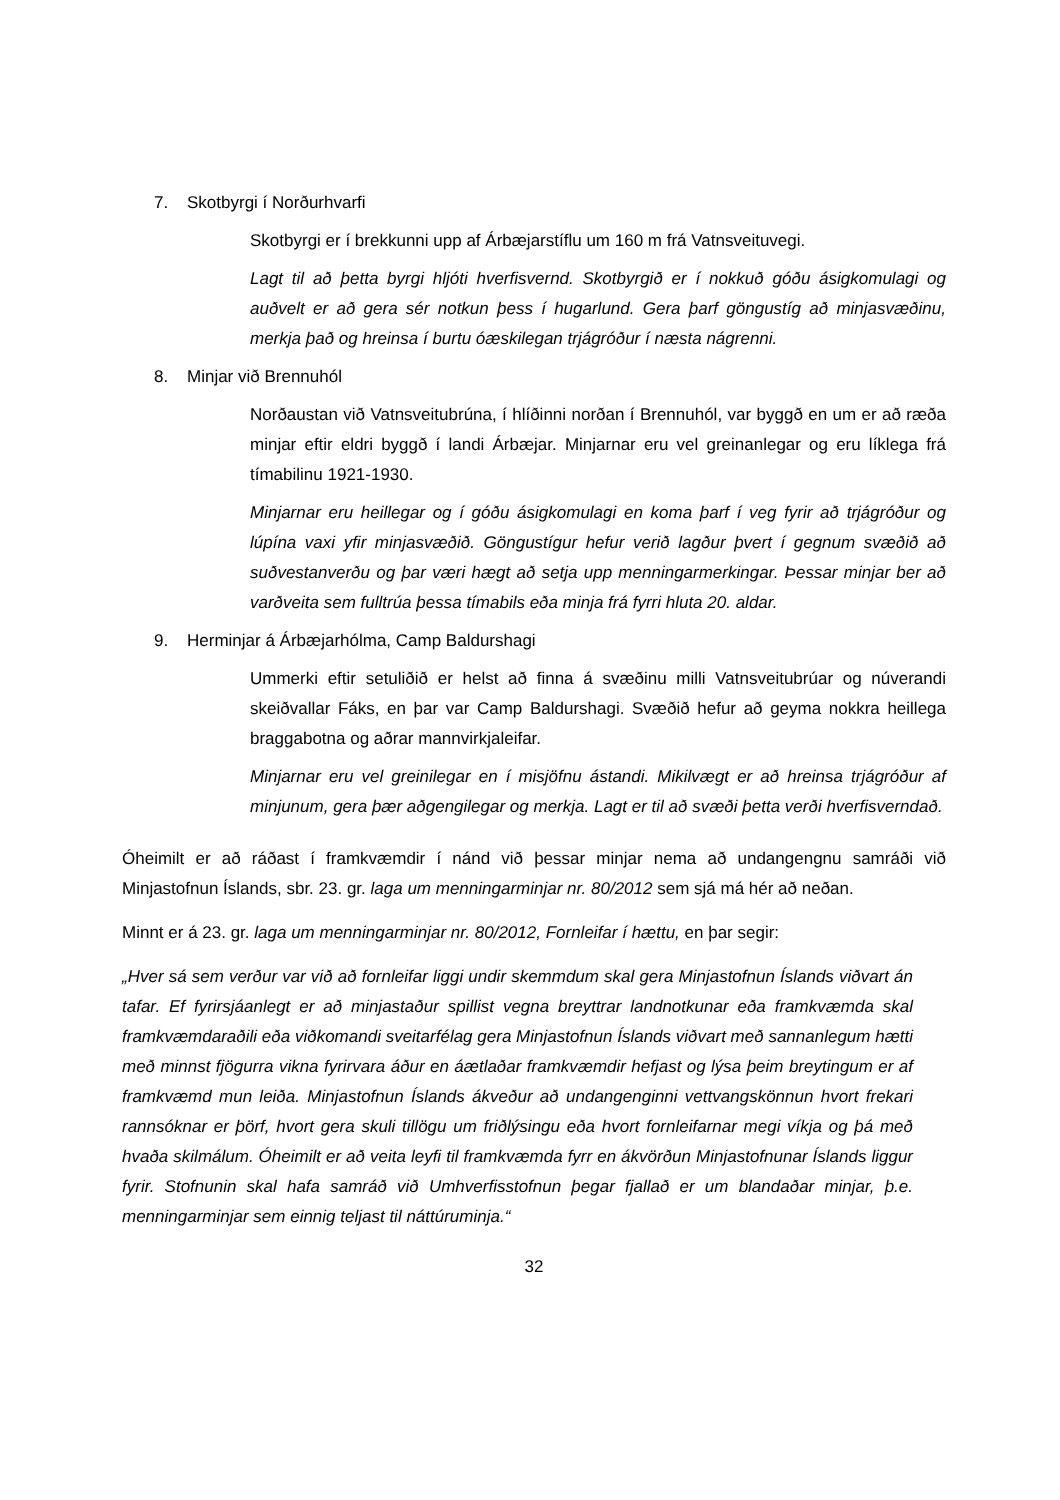7. Skotbyrgi í Norðurhvarfi
Skotbyrgi er í brekkunni upp af Árbæjarstíflu um 160 m frá Vatnsveituvegi.
Lagt til að þetta byrgi hljóti hverfisvernd. Skotbyrgið er í nokkuð góðu ásigkomulagi og auðvelt er að gera sér notkun þess í hugarlund. Gera þarf göngustíg að minjasvæðinu, merkja það og hreinsa í burtu óæskilegan trjágróður í næsta nágrenni.
8. Minjar við Brennuhól
Norðaustan við Vatnsveitubrúna, í hlíðinni norðan í Brennuhól, var byggð en um er að ræða minjar eftir eldri byggð í landi Árbæjar. Minjarnar eru vel greinanlegar og eru líklega frá tímabilinu 1921-1930.
Minjarnar eru heillegar og í góðu ásigkomulagi en koma þarf í veg fyrir að trjágróður og lúpína vaxi yfir minjasvæðið. Göngustígur hefur verið lagður þvert í gegnum svæðið að suðvestanverðu og þar væri hægt að setja upp menningarmerkingar. Þessar minjar ber að varðveita sem fulltrúa þessa tímabils eða minja frá fyrri hluta 20. aldar.
9. Herminjar á Árbæjarhólma, Camp Baldurshagi
Ummerki eftir setuliðið er helst að finna á svæðinu milli Vatnsveitubrúar og núverandi skeiðvallar Fáks, en þar var Camp Baldurshagi. Svæðið hefur að geyma nokkra heillega braggabotna og aðrar mannvirkjaleifar.
Minjarnar eru vel greinilegar en í misjöfnu ástandi. Mikilvægt er að hreinsa trjágróður af minjunum, gera þær aðgengilegar og merkja. Lagt er til að svæði þetta verði hverfisverndað.
Óheimilt er að ráðast í framkvæmdir í nánd við þessar minjar nema að undangengnu samráði við Minjastofnun Íslands, sbr. 23. gr. laga um menningarminjar nr. 80/2012 sem sjá má hér að neðan.
Minnt er á 23. gr. laga um menningarminjar nr. 80/2012, Fornleifar í hættu, en þar segir:
„Hver sá sem verður var við að fornleifar liggi undir skemmdum skal gera Minjastofnun Íslands viðvart án tafar. Ef fyrirsjáanlegt er að minjastaður spillist vegna breyttrar landnotkunar eða framkvæmda skal framkvæmdaraðili eða viðkomandi sveitarfélag gera Minjastofnun Íslands viðvart með sannanlegum hætti með minnst fjögurra vikna fyrirvara áður en áætlaðar framkvæmdir hefjast og lýsa þeim breytingum er af framkvæmd mun leiða. Minjastofnun Íslands ákveður að undangenginni vettvangskönnun hvort frekari rannsóknar er þörf, hvort gera skuli tillögu um friðlýsingu eða hvort fornleifarnar megi víkja og þá með hvaða skilmálum. Óheimilt er að veita leyfi til framkvæmda fyrr en ákvörðun Minjastofnunar Íslands liggur fyrir. Stofnunin skal hafa samráð við Umhverfisstofnun þegar fjallað er um blandaðar minjar, þ.e. menningarminjar sem einnig teljast til náttúruminja.“
32